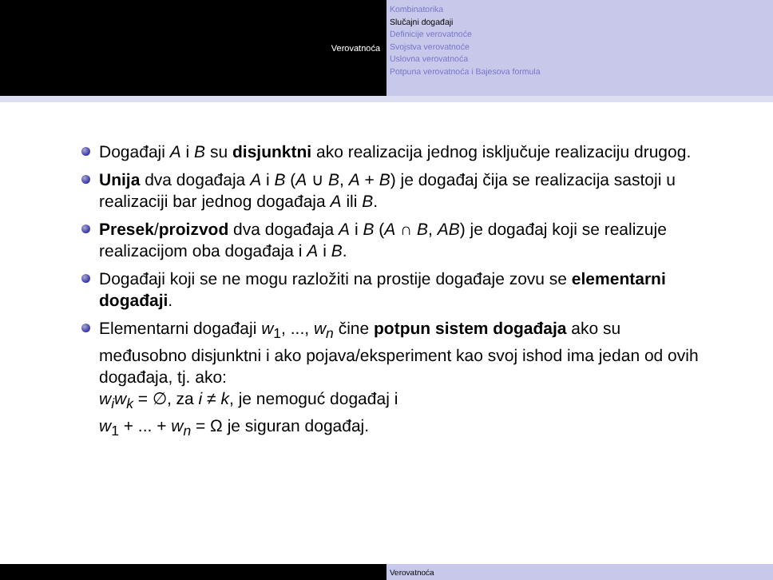Verovatnoća
Kombinatorika
Slučajni događaji
Definicije verovatnoće
Svojstva verovatnoće
Uslovna verovatnoća
Potpuna verovatnoća i Bajesova formula
Događaji A i B su disjunktni ako realizacija jednog isključuje realizaciju drugog.
Unija dva događaja A i B (A ∪ B, A + B) je događaj čija se realizacija sastoji u realizaciji bar jednog događaja A ili B.
Presek/proizvod dva događaja A i B (A ∩ B, AB) je događaj koji se realizuje realizacijom oba događaja i A i B.
Događaji koji se ne mogu razložiti na prostije događaje zovu se elementarni događaji.
Elementarni događaji w<sub>1</sub>, ..., w<sub>n</sub> čine potpun sistem događaja ako su međusobno disjunktni i ako pojava/eksperiment kao svoj ishod ima jedan od ovih događaja, tj. ako:
w<sub>i</sub>w<sub>k</sub> = ∅, za i ≠ k, je nemoguć događaj i
w<sub>1</sub> + ... + w<sub>n</sub> = Ω je siguran događaj.
Verovatnoća